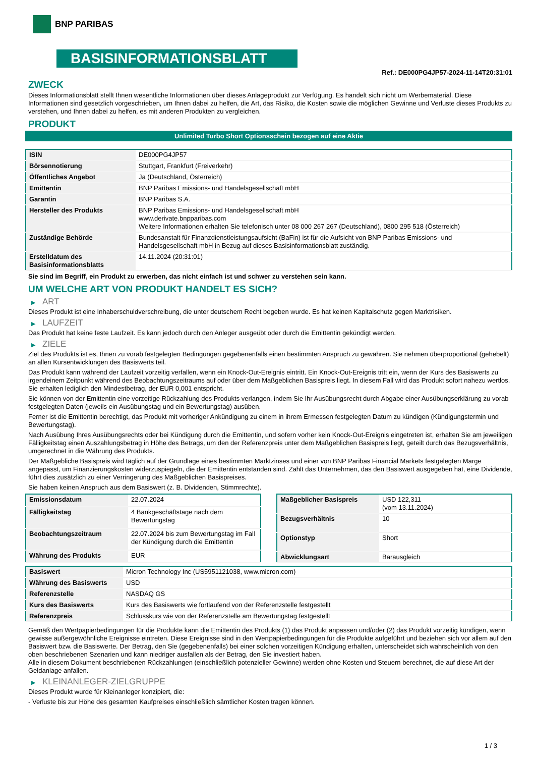BNP PARIBAS
BASISINFORMATIONSBLATT
Ref.: DE000PG4JP57-2024-11-14T20:31:01
ZWECK
Dieses Informationsblatt stellt Ihnen wesentliche Informationen über dieses Anlageprodukt zur Verfügung. Es handelt sich nicht um Werbematerial. Diese Informationen sind gesetzlich vorgeschrieben, um Ihnen dabei zu helfen, die Art, das Risiko, die Kosten sowie die möglichen Gewinne und Verluste dieses Produkts zu verstehen, und Ihnen dabei zu helfen, es mit anderen Produkten zu vergleichen.
PRODUKT
Unlimited Turbo Short Optionsschein bezogen auf eine Aktie
| ISIN | DE000PG4JP57 |
| Börsennotierung | Stuttgart, Frankfurt (Freiverkehr) |
| Öffentliches Angebot | Ja (Deutschland, Österreich) |
| Emittentin | BNP Paribas Emissions- und Handelsgesellschaft mbH |
| Garantin | BNP Paribas S.A. |
| Hersteller des Produkts | BNP Paribas Emissions- und Handelsgesellschaft mbH www.derivate.bnpparibas.com Weitere Informationen erhalten Sie telefonisch unter 08 000 267 267 (Deutschland), 0800 295 518 (Österreich) |
| Zuständige Behörde | Bundesanstalt für Finanzdienstleistungsaufsicht (BaFin) ist für die Aufsicht von BNP Paribas Emissions- und Handelsgesellschaft mbH in Bezug auf dieses Basisinformationsblatt zuständig. |
| Erstelldatum des Basisinformationsblatts | 14.11.2024 (20:31:01) |
Sie sind im Begriff, ein Produkt zu erwerben, das nicht einfach ist und schwer zu verstehen sein kann.
UM WELCHE ART VON PRODUKT HANDELT ES SICH?
▶ ART
Dieses Produkt ist eine Inhaberschuldverschreibung, die unter deutschem Recht begeben wurde. Es hat keinen Kapitalschutz gegen Marktrisiken.
▶ LAUFZEIT
Das Produkt hat keine feste Laufzeit. Es kann jedoch durch den Anleger ausgeübt oder durch die Emittentin gekündigt werden.
▶ ZIELE
Ziel des Produkts ist es, Ihnen zu vorab festgelegten Bedingungen gegebenenfalls einen bestimmten Anspruch zu gewähren. Sie nehmen überproportional (gehebelt) an allen Kursentwicklungen des Basiswerts teil.
Das Produkt kann während der Laufzeit vorzeitig verfallen, wenn ein Knock-Out-Ereignis eintritt. Ein Knock-Out-Ereignis tritt ein, wenn der Kurs des Basiswerts zu irgendeinem Zeitpunkt während des Beobachtungszeitraums auf oder über dem Maßgeblichen Basispreis liegt. In diesem Fall wird das Produkt sofort nahezu wertlos. Sie erhalten lediglich den Mindestbetrag, der EUR 0,001 entspricht.
Sie können von der Emittentin eine vorzeitige Rückzahlung des Produkts verlangen, indem Sie Ihr Ausübungsrecht durch Abgabe einer Ausübungserklärung zu vorab festgelegten Daten (jeweils ein Ausübungstag und ein Bewertungstag) ausüben.
Ferner ist die Emittentin berechtigt, das Produkt mit vorheriger Ankündigung zu einem in ihrem Ermessen festgelegten Datum zu kündigen (Kündigungstermin und Bewertungstag).
Nach Ausübung Ihres Ausübungsrechts oder bei Kündigung durch die Emittentin, und sofern vorher kein Knock-Out-Ereignis eingetreten ist, erhalten Sie am jeweiligen Fälligkeitstag einen Auszahlungsbetrag in Höhe des Betrags, um den der Referenzpreis unter dem Maßgeblichen Basispreis liegt, geteilt durch das Bezugsverhältnis, umgerechnet in die Währung des Produkts.
Der Maßgebliche Basispreis wird täglich auf der Grundlage eines bestimmten Marktzinses und einer von BNP Paribas Financial Markets festgelegten Marge angepasst, um Finanzierungskosten widerzuspiegeln, die der Emittentin entstanden sind. Zahlt das Unternehmen, das den Basiswert ausgegeben hat, eine Dividende, führt dies zusätzlich zu einer Verringerung des Maßgeblichen Basispreises.
Sie haben keinen Anspruch aus dem Basiswert (z. B. Dividenden, Stimmrechte).
| Emissionsdatum | 22.07.2024 |
| Fälligkeitstag | 4 Bankgeschäftstage nach dem Bewertungstag |
| Beobachtungszeitraum | 22.07.2024 bis zum Bewertungstag im Fall der Kündigung durch die Emittentin |
| Währung des Produkts | EUR |
| Maßgeblicher Basispreis | USD 122,311 (vom 13.11.2024) |
| Bezugsverhältnis | 10 |
| Optionstyp | Short |
| Abwicklungsart | Barausgleich |
| Basiswert | Micron Technology Inc (US5951121038, www.micron.com) |
| Währung des Basiswerts | USD |
| Referenzstelle | NASDAQ GS |
| Kurs des Basiswerts | Kurs des Basiswerts wie fortlaufend von der Referenzstelle festgestellt |
| Referenzpreis | Schlusskurs wie von der Referenzstelle am Bewertungstag festgestellt |
Gemäß den Wertpapierbedingungen für die Produkte kann die Emittentin des Produkts (1) das Produkt anpassen und/oder (2) das Produkt vorzeitig kündigen, wenn gewisse außergewöhnliche Ereignisse eintreten. Diese Ereignisse sind in den Wertpapierbedingungen für die Produkte aufgeführt und beziehen sich vor allem auf den Basiswert bzw. die Basiswerte. Der Betrag, den Sie (gegebenenfalls) bei einer solchen vorzeitigen Kündigung erhalten, unterscheidet sich wahrscheinlich von den oben beschriebenen Szenarien und kann niedriger ausfallen als der Betrag, den Sie investiert haben.
Alle in diesem Dokument beschriebenen Rückzahlungen (einschließlich potenzieller Gewinne) werden ohne Kosten und Steuern berechnet, die auf diese Art der Geldanlage anfallen.
▶ KLEINANLEGER-ZIELGRUPPE
Dieses Produkt wurde für Kleinanleger konzipiert, die:
- Verluste bis zur Höhe des gesamten Kaufpreises einschließlich sämtlicher Kosten tragen können.
1 / 3